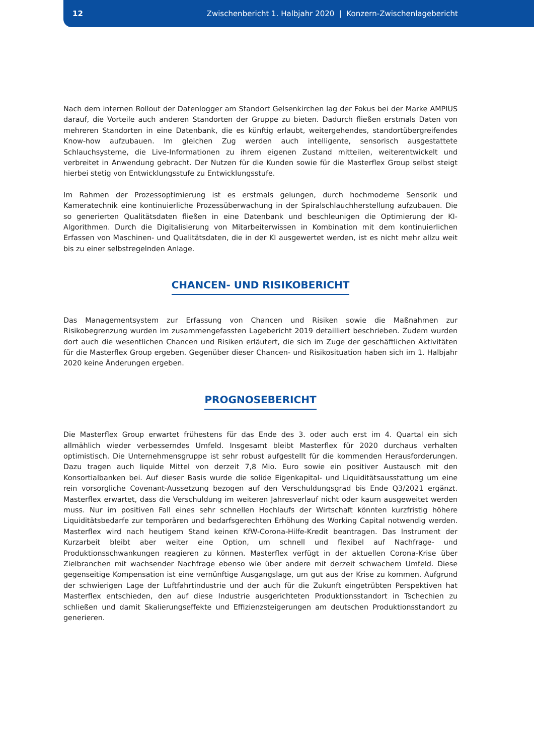12
Zwischenbericht 1. Halbjahr 2020 | Konzern-Zwischenlagebericht
Nach dem internen Rollout der Datenlogger am Standort Gelsenkirchen lag der Fokus bei der Marke AMPIUS darauf, die Vorteile auch anderen Standorten der Gruppe zu bieten. Dadurch fließen erstmals Daten von mehreren Standorten in eine Datenbank, die es künftig erlaubt, weitergehendes, standortübergreifendes Know-how aufzubauen. Im gleichen Zug werden auch intelligente, sensorisch ausgestattete Schlauchsysteme, die Live-Informationen zu ihrem eigenen Zustand mitteilen, weiterentwickelt und verbreitet in Anwendung gebracht. Der Nutzen für die Kunden sowie für die Masterflex Group selbst steigt hierbei stetig von Entwicklungsstufe zu Entwicklungsstufe.
Im Rahmen der Prozessoptimierung ist es erstmals gelungen, durch hochmoderne Sensorik und Kameratechnik eine kontinuierliche Prozessüberwachung in der Spiralschlauchherstellung aufzubauen. Die so generierten Qualitätsdaten fließen in eine Datenbank und beschleunigen die Optimierung der KI-Algorithmen. Durch die Digitalisierung von Mitarbeiterwissen in Kombination mit dem kontinuierlichen Erfassen von Maschinen- und Qualitätsdaten, die in der KI ausgewertet werden, ist es nicht mehr allzu weit bis zu einer selbstregelnden Anlage.
CHANCEN- UND RISIKOBERICHT
Das Managementsystem zur Erfassung von Chancen und Risiken sowie die Maßnahmen zur Risikobegrenzung wurden im zusammengefassten Lagebericht 2019 detailliert beschrieben. Zudem wurden dort auch die wesentlichen Chancen und Risiken erläutert, die sich im Zuge der geschäftlichen Aktivitäten für die Masterflex Group ergeben. Gegenüber dieser Chancen- und Risikosituation haben sich im 1. Halbjahr 2020 keine Änderungen ergeben.
PROGNOSEBERICHT
Die Masterflex Group erwartet frühestens für das Ende des 3. oder auch erst im 4. Quartal ein sich allmählich wieder verbesserndes Umfeld. Insgesamt bleibt Masterflex für 2020 durchaus verhalten optimistisch. Die Unternehmensgruppe ist sehr robust aufgestellt für die kommenden Herausforderungen. Dazu tragen auch liquide Mittel von derzeit 7,8 Mio. Euro sowie ein positiver Austausch mit den Konsortialbanken bei. Auf dieser Basis wurde die solide Eigenkapital- und Liquiditätsausstattung um eine rein vorsorgliche Covenant-Aussetzung bezogen auf den Verschuldungsgrad bis Ende Q3/2021 ergänzt. Masterflex erwartet, dass die Verschuldung im weiteren Jahresverlauf nicht oder kaum ausgeweitet werden muss. Nur im positiven Fall eines sehr schnellen Hochlaufs der Wirtschaft könnten kurzfristig höhere Liquiditätsbedarfe zur temporären und bedarfsgerechten Erhöhung des Working Capital notwendig werden. Masterflex wird nach heutigem Stand keinen KfW-Corona-Hilfe-Kredit beantragen. Das Instrument der Kurzarbeit bleibt aber weiter eine Option, um schnell und flexibel auf Nachfrage- und Produktionsschwankungen reagieren zu können. Masterflex verfügt in der aktuellen Corona-Krise über Zielbranchen mit wachsender Nachfrage ebenso wie über andere mit derzeit schwachem Umfeld. Diese gegenseitige Kompensation ist eine vernünftige Ausgangslage, um gut aus der Krise zu kommen. Aufgrund der schwierigen Lage der Luftfahrtindustrie und der auch für die Zukunft eingetrübten Perspektiven hat Masterflex entschieden, den auf diese Industrie ausgerichteten Produktionsstandort in Tschechien zu schließen und damit Skalierungseffekte und Effizienzsteigerungen am deutschen Produktionsstandort zu generieren.